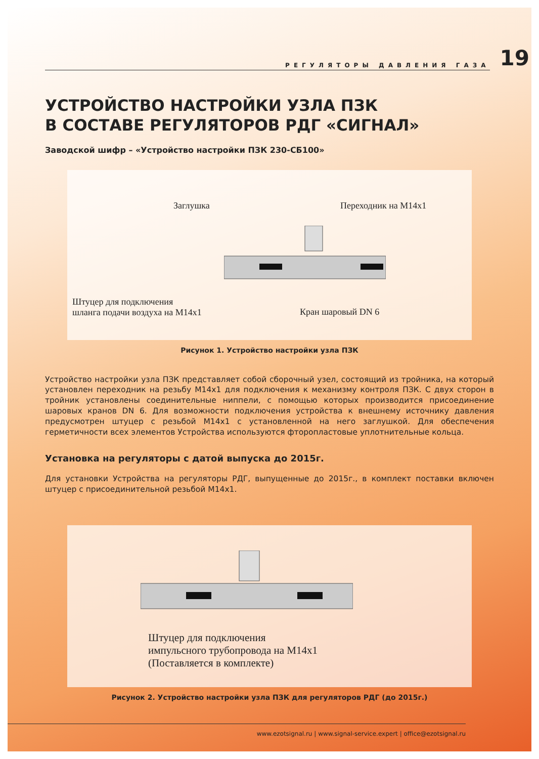РЕГУЛЯТОРЫ ДАВЛЕНИЯ ГАЗА
19
УСТРОЙСТВО НАСТРОЙКИ УЗЛА ПЗК
В СОСТАВЕ РЕГУЛЯТОРОВ РДГ «СИГНАЛ»
Заводской шифр – «Устройство настройки ПЗК 230-СБ100»
Заглушка Переходник на М14х1
Штуцер для подключения
шланга подачи воздуха на М14х1
Кран шаровый DN 6
Рисунок 1. Устройство настройки узла ПЗК
Устройство настройки узла ПЗК представляет собой сборочный узел, состоящий из тройника, на который установлен переходник на резьбу М14х1 для подключения к механизму контроля ПЗК. С двух сторон в тройник установлены соединительные ниппели, с помощью которых производится присоединение шаровых кранов DN 6. Для возможности подключения устройства к внешнему источнику давления предусмотрен штуцер с резьбой М14х1 с установленной на него заглушкой. Для обеспечения герметичности всех элементов Устройства используются фторопластовые уплотнительные кольца.
Установка на регуляторы с датой выпуска до 2015г.
Для установки Устройства на регуляторы РДГ, выпущенные до 2015г., в комплект поставки включен штуцер с присоединительной резьбой М14х1.
Штуцер для подключения
импульсного трубопровода на М14х1
(Поставляется в комплекте)
Рисунок 2. Устройство настройки узла ПЗК для регуляторов РДГ (до 2015г.)
www.ezotsignal.ru | www.signal-service.expert | office@ezotsignal.ru